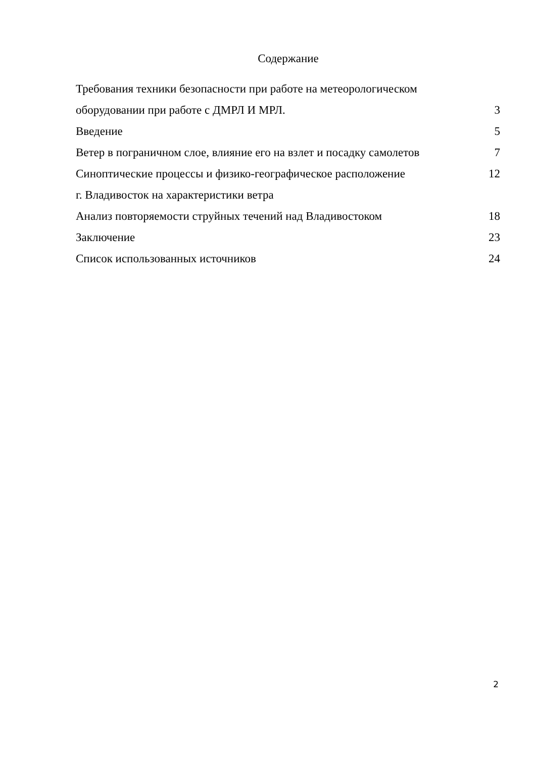Содержание
| Требования техники безопасности при работе на метеорологическом | |
| оборудовании при работе с ДМРЛ И МРЛ. | 3 |
| Введение | 5 |
| Ветер в пограничном слое, влияние его на взлет и посадку самолетов | 7 |
| Синоптические процессы и физико-географическое расположение | 12 |
| г. Владивосток на характеристики ветра | |
| Анализ повторяемости струйных течений над Владивостоком | 18 |
| Заключение | 23 |
| Список использованных источников | 24 |
2